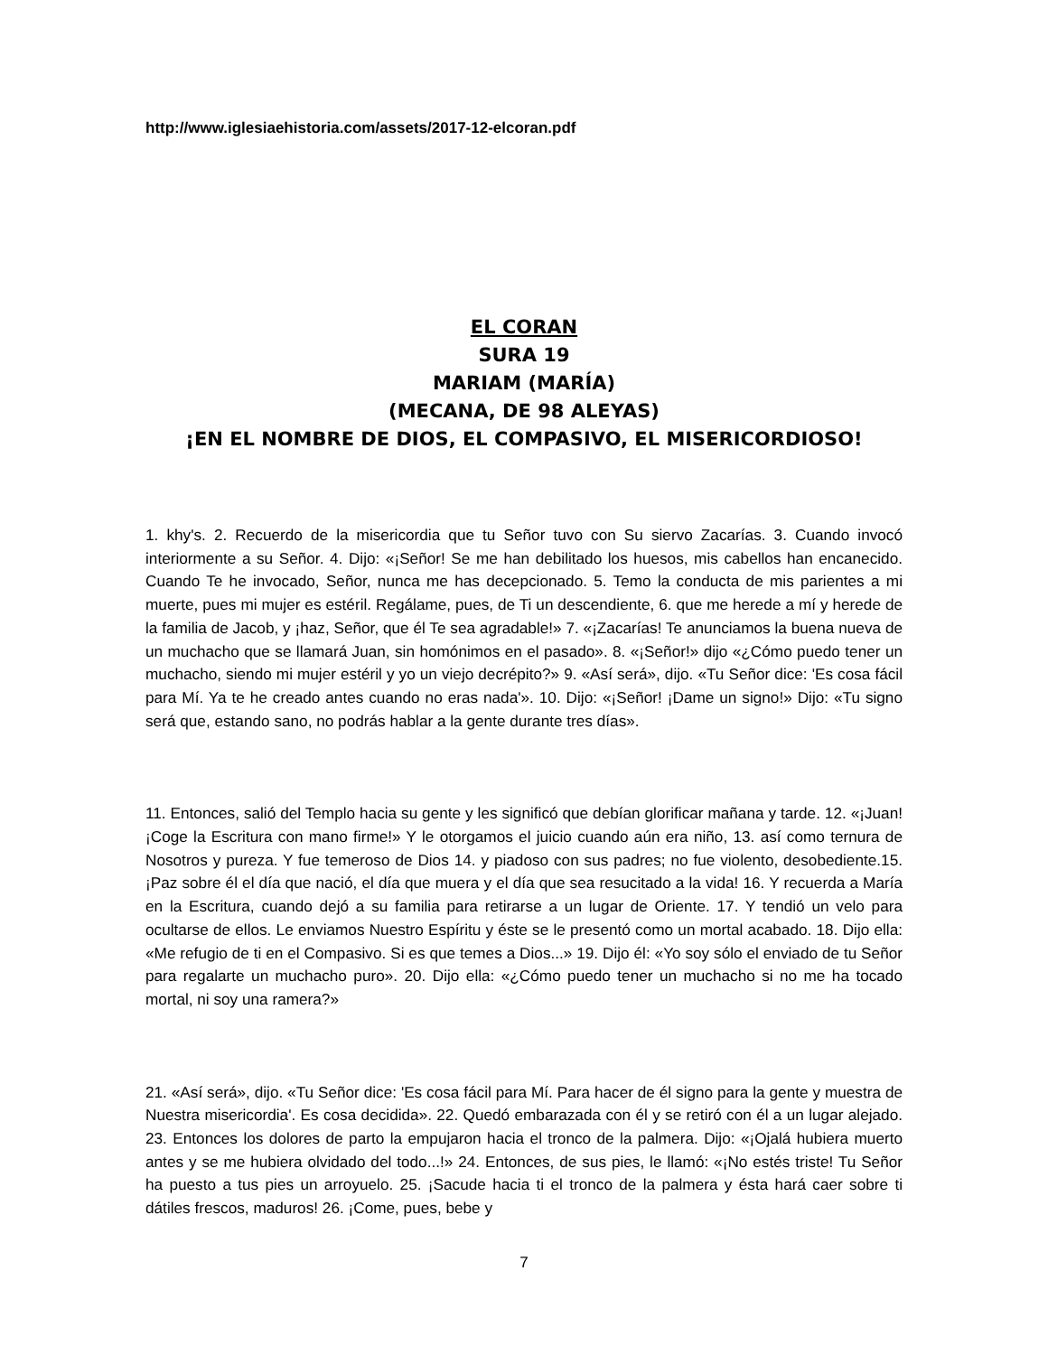http://www.iglesiaehistoria.com/assets/2017-12-elcoran.pdf
EL CORAN
SURA 19
MARIAM (MARÍA)
(MECANA, DE 98 ALEYAS)
¡EN EL NOMBRE DE DIOS, EL COMPASIVO, EL MISERICORDIOSO!
1. khy's. 2. Recuerdo de la misericordia que tu Señor tuvo con Su siervo Zacarías. 3. Cuando invocó interiormente a su Señor. 4. Dijo: «¡Señor! Se me han debilitado los huesos, mis cabellos han encanecido. Cuando Te he invocado, Señor, nunca me has decepcionado. 5. Temo la conducta de mis parientes a mi muerte, pues mi mujer es estéril. Regálame, pues, de Ti un descendiente, 6. que me herede a mí y herede de la familia de Jacob, y ¡haz, Señor, que él Te sea agradable!» 7. «¡Zacarías! Te anunciamos la buena nueva de un muchacho que se llamará Juan, sin homónimos en el pasado». 8. «¡Señor!» dijo «¿Cómo puedo tener un muchacho, siendo mi mujer estéril y yo un viejo decrépito?» 9. «Así será», dijo. «Tu Señor dice: 'Es cosa fácil para Mí. Ya te he creado antes cuando no eras nada'». 10. Dijo: «¡Señor! ¡Dame un signo!» Dijo: «Tu signo será que, estando sano, no podrás hablar a la gente durante tres días».
11. Entonces, salió del Templo hacia su gente y les significó que debían glorificar mañana y tarde. 12. «¡Juan! ¡Coge la Escritura con mano firme!» Y le otorgamos el juicio cuando aún era niño, 13. así como ternura de Nosotros y pureza. Y fue temeroso de Dios 14. y piadoso con sus padres; no fue violento, desobediente.15. ¡Paz sobre él el día que nació, el día que muera y el día que sea resucitado a la vida! 16. Y recuerda a María en la Escritura, cuando dejó a su familia para retirarse a un lugar de Oriente. 17. Y tendió un velo para ocultarse de ellos. Le enviamos Nuestro Espíritu y éste se le presentó como un mortal acabado. 18. Dijo ella: «Me refugio de ti en el Compasivo. Si es que temes a Dios...» 19. Dijo él: «Yo soy sólo el enviado de tu Señor para regalarte un muchacho puro». 20. Dijo ella: «¿Cómo puedo tener un muchacho si no me ha tocado mortal, ni soy una ramera?»
21. «Así será», dijo. «Tu Señor dice: 'Es cosa fácil para Mí. Para hacer de él signo para la gente y muestra de Nuestra misericordia'. Es cosa decidida». 22. Quedó embarazada con él y se retiró con él a un lugar alejado. 23. Entonces los dolores de parto la empujaron hacia el tronco de la palmera. Dijo: «¡Ojalá hubiera muerto antes y se me hubiera olvidado del todo...!» 24. Entonces, de sus pies, le llamó: «¡No estés triste! Tu Señor ha puesto a tus pies un arroyuelo. 25. ¡Sacude hacia ti el tronco de la palmera y ésta hará caer sobre ti dátiles frescos, maduros! 26. ¡Come, pues, bebe y
7